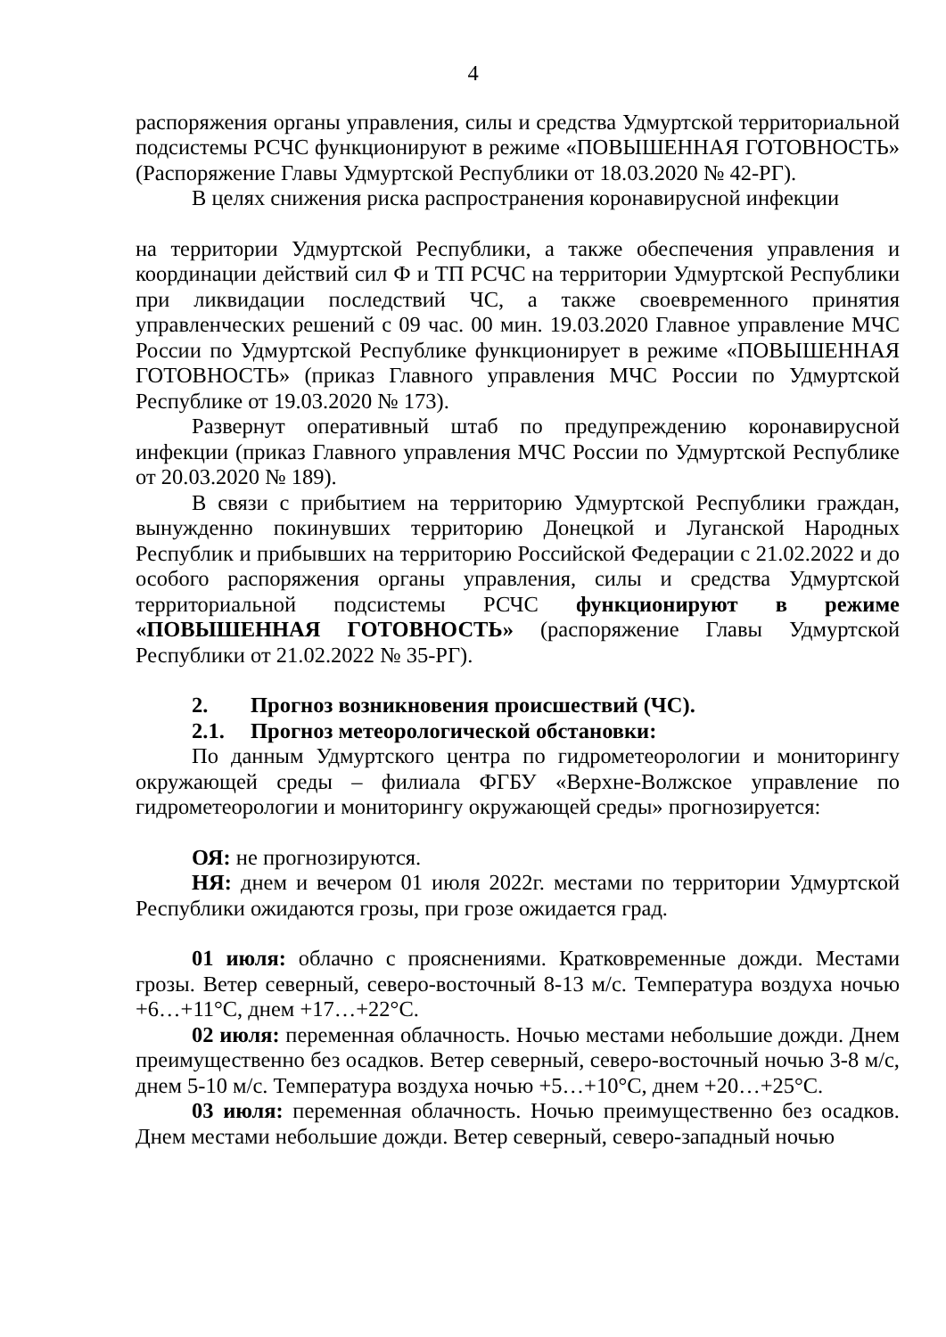4
распоряжения органы управления, силы и средства Удмуртской территориальной подсистемы РСЧС функционируют в режиме «ПОВЫШЕННАЯ ГОТОВНОСТЬ» (Распоряжение Главы Удмуртской Республики от 18.03.2020 № 42-РГ).
В целях снижения риска распространения коронавирусной инфекции
на территории Удмуртской Республики, а также обеспечения управления и координации действий сил Ф и ТП РСЧС на территории Удмуртской Республики при ликвидации последствий ЧС, а также своевременного принятия управленческих решений с 09 час. 00 мин. 19.03.2020 Главное управление МЧС России по Удмуртской Республике функционирует в режиме «ПОВЫШЕННАЯ ГОТОВНОСТЬ» (приказ Главного управления МЧС России по Удмуртской Республике от 19.03.2020 № 173).
Развернут оперативный штаб по предупреждению коронавирусной инфекции (приказ Главного управления МЧС России по Удмуртской Республике от 20.03.2020 № 189).
В связи с прибытием на территорию Удмуртской Республики граждан, вынужденно покинувших территорию Донецкой и Луганской Народных Республик и прибывших на территорию Российской Федерации с 21.02.2022 и до особого распоряжения органы управления, силы и средства Удмуртской территориальной подсистемы РСЧС функционируют в режиме «ПОВЫШЕННАЯ ГОТОВНОСТЬ» (распоряжение Главы Удмуртской Республики от 21.02.2022 № 35-РГ).
2. Прогноз возникновения происшествий (ЧС).
2.1. Прогноз метеорологической обстановки:
По данным Удмуртского центра по гидрометеорологии и мониторингу окружающей среды – филиала ФГБУ «Верхне-Волжское управление по гидрометеорологии и мониторингу окружающей среды» прогнозируется:
ОЯ: не прогнозируются.
НЯ: днем и вечером 01 июля 2022г. местами по территории Удмуртской Республики ожидаются грозы, при грозе ожидается град.
01 июля: облачно с прояснениями. Кратковременные дожди. Местами грозы. Ветер северный, северо-восточный 8-13 м/с. Температура воздуха ночью +6…+11°С, днем +17…+22°С.
02 июля: переменная облачность. Ночью местами небольшие дожди. Днем преимущественно без осадков. Ветер северный, северо-восточный ночью 3-8 м/с, днем 5-10 м/с. Температура воздуха ночью +5…+10°С, днем +20…+25°С.
03 июля: переменная облачность. Ночью преимущественно без осадков. Днем местами небольшие дожди. Ветер северный, северо-западный ночью